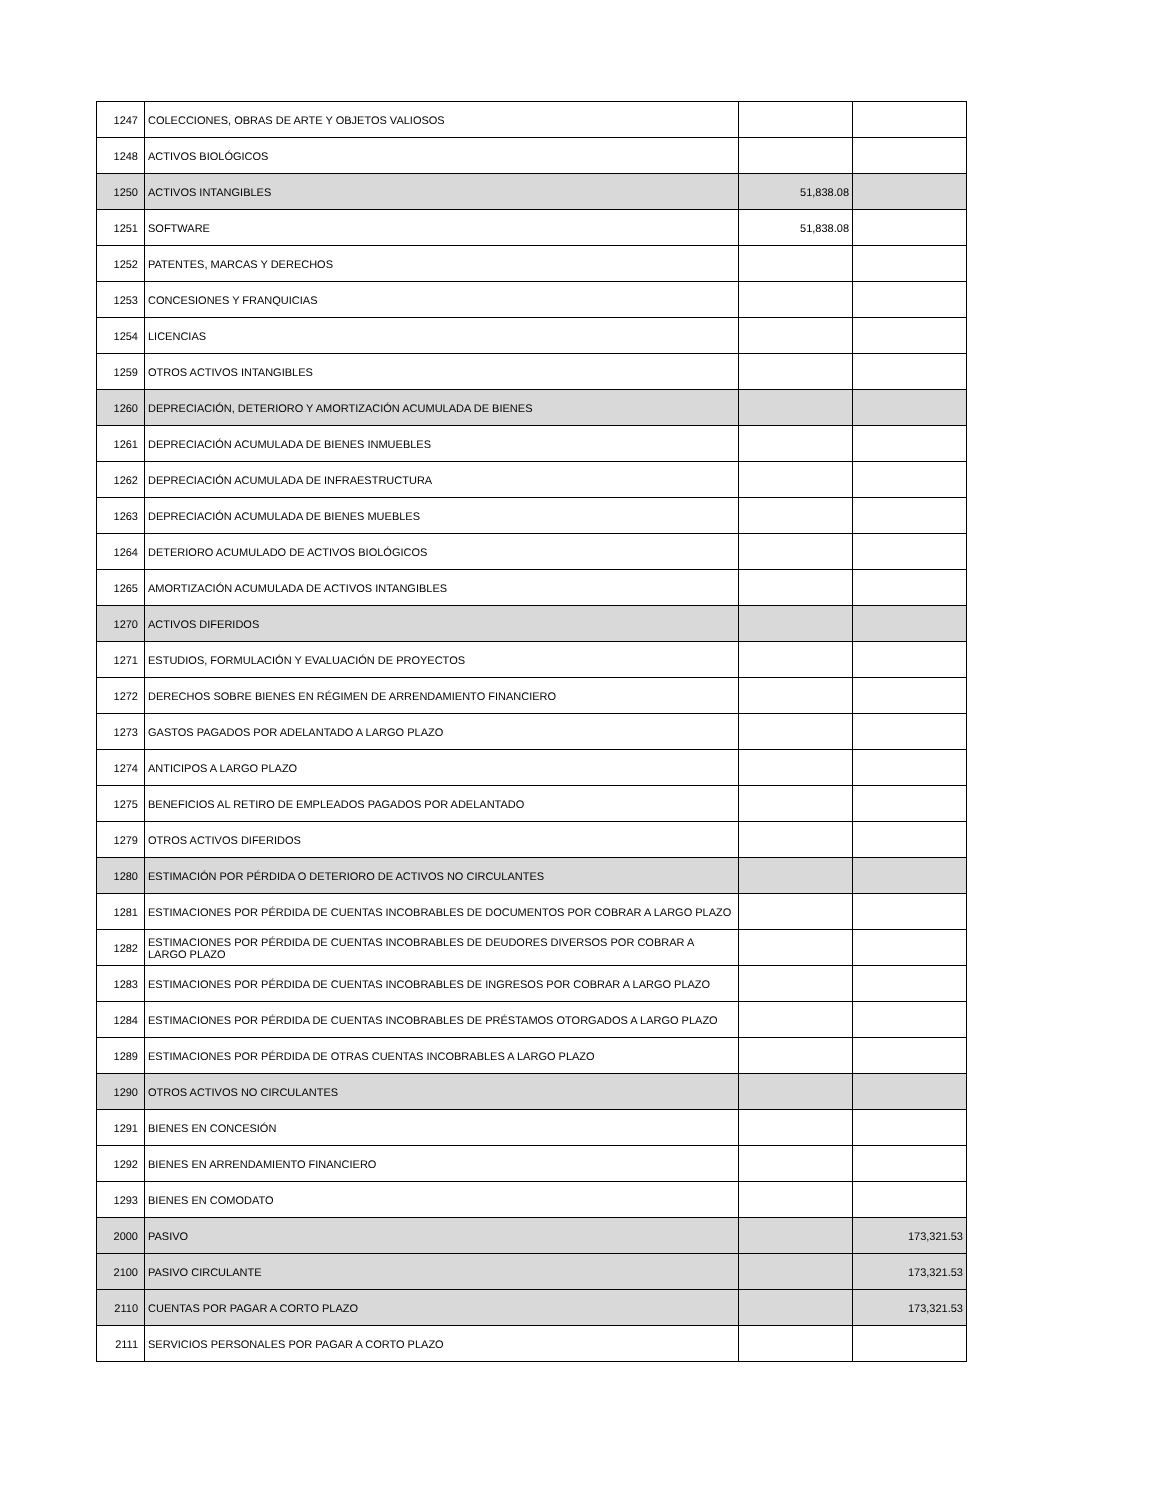| 1247 | COLECCIONES, OBRAS DE ARTE Y OBJETOS VALIOSOS | | |
| 1248 | ACTIVOS BIOLÓGICOS | | |
| 1250 | ACTIVOS INTANGIBLES | 51,838.08 | |
| 1251 | SOFTWARE | 51,838.08 | |
| 1252 | PATENTES, MARCAS Y DERECHOS | | |
| 1253 | CONCESIONES Y FRANQUICIAS | | |
| 1254 | LICENCIAS | | |
| 1259 | OTROS ACTIVOS INTANGIBLES | | |
| 1260 | DEPRECIACIÓN, DETERIORO Y AMORTIZACIÓN ACUMULADA DE BIENES | | |
| 1261 | DEPRECIACIÓN ACUMULADA DE BIENES INMUEBLES | | |
| 1262 | DEPRECIACIÓN ACUMULADA DE INFRAESTRUCTURA | | |
| 1263 | DEPRECIACIÓN ACUMULADA DE BIENES MUEBLES | | |
| 1264 | DETERIORO ACUMULADO DE ACTIVOS BIOLÓGICOS | | |
| 1265 | AMORTIZACIÓN ACUMULADA DE ACTIVOS INTANGIBLES | | |
| 1270 | ACTIVOS DIFERIDOS | | |
| 1271 | ESTUDIOS, FORMULACIÓN Y EVALUACIÓN DE PROYECTOS | | |
| 1272 | DERECHOS SOBRE BIENES EN RÉGIMEN DE ARRENDAMIENTO FINANCIERO | | |
| 1273 | GASTOS PAGADOS POR ADELANTADO A LARGO PLAZO | | |
| 1274 | ANTICIPOS A LARGO PLAZO | | |
| 1275 | BENEFICIOS AL RETIRO DE EMPLEADOS PAGADOS POR ADELANTADO | | |
| 1279 | OTROS ACTIVOS DIFERIDOS | | |
| 1280 | ESTIMACIÓN POR PÉRDIDA O DETERIORO DE ACTIVOS NO CIRCULANTES | | |
| 1281 | ESTIMACIONES POR PÉRDIDA DE CUENTAS INCOBRABLES DE DOCUMENTOS POR COBRAR A LARGO PLAZO | | |
| 1282 | ESTIMACIONES POR PÉRDIDA DE CUENTAS INCOBRABLES DE DEUDORES DIVERSOS POR COBRAR A LARGO PLAZO | | |
| 1283 | ESTIMACIONES POR PÉRDIDA DE CUENTAS INCOBRABLES DE INGRESOS POR COBRAR A LARGO PLAZO | | |
| 1284 | ESTIMACIONES POR PÉRDIDA DE CUENTAS INCOBRABLES DE PRÉSTAMOS OTORGADOS A LARGO PLAZO | | |
| 1289 | ESTIMACIONES POR PÉRDIDA DE OTRAS CUENTAS INCOBRABLES A LARGO PLAZO | | |
| 1290 | OTROS ACTIVOS NO CIRCULANTES | | |
| 1291 | BIENES EN CONCESIÓN | | |
| 1292 | BIENES EN ARRENDAMIENTO FINANCIERO | | |
| 1293 | BIENES EN COMODATO | | |
| 2000 | PASIVO | | 173,321.53 |
| 2100 | PASIVO CIRCULANTE | | 173,321.53 |
| 2110 | CUENTAS POR PAGAR A CORTO PLAZO | | 173,321.53 |
| 2111 | SERVICIOS PERSONALES POR PAGAR A CORTO PLAZO | | |